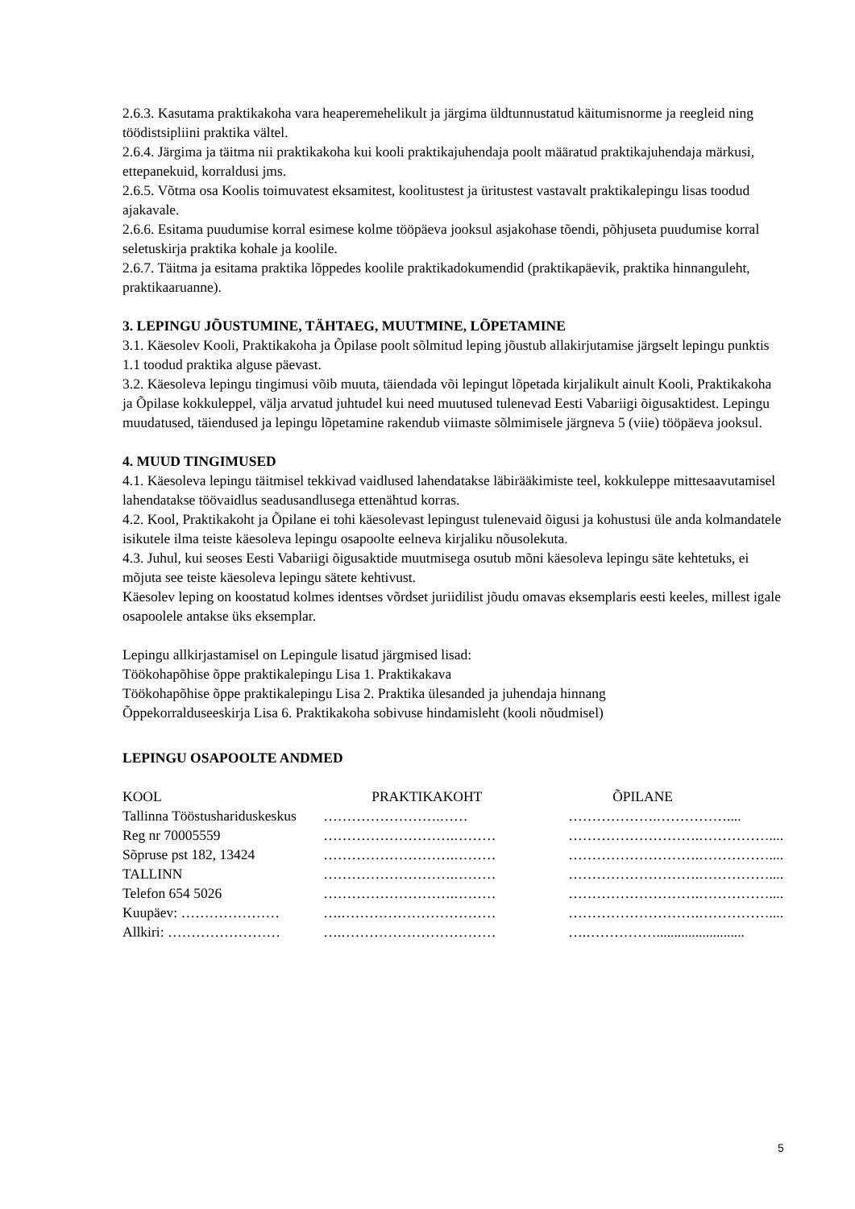2.6.3. Kasutama praktikakoha vara heaperemehelikult ja järgima üldtunnustatud käitumisnorme ja reegleid ning töödistsipliini praktika vältel.
2.6.4. Järgima ja täitma nii praktikakoha kui kooli praktikajuhendaja poolt määratud praktikajuhendaja märkusi, ettepanekuid, korraldusi jms.
2.6.5. Võtma osa Koolis toimuvatest eksamitest, koolitustest ja üritustest vastavalt praktikalepingu lisas toodud ajakavale.
2.6.6. Esitama puudumise korral esimese kolme tööpäeva jooksul asjakohase tõendi, põhjuseta puudumise korral seletuskirja praktika kohale ja koolile.
2.6.7. Täitma ja esitama praktika lõppedes koolile praktikadokumendid (praktikapäevik, praktika hinnanguleht, praktikaaruanne).
3. LEPINGU JÕUSTUMINE, TÄHTAEG, MUUTMINE, LÕPETAMINE
3.1. Käesolev Kooli, Praktikakoha ja Õpilase poolt sõlmitud leping jõustub allakirjutamise järgselt lepingu punktis 1.1 toodud praktika alguse päevast.
3.2. Käesoleva lepingu tingimusi võib muuta, täiendada või lepingut lõpetada kirjalikult ainult Kooli, Praktikakoha ja Õpilase kokkuleppel, välja arvatud juhtudel kui need muutused tulenevad Eesti Vabariigi õigusaktidest. Lepingu muudatused, täiendused ja lepingu lõpetamine rakendub viimaste sõlmimisele järgneva 5 (viie) tööpäeva jooksul.
4. MUUD TINGIMUSED
4.1. Käesoleva lepingu täitmisel tekkivad vaidlused lahendatakse läbirääkimiste teel, kokkuleppe mittesaavutamisel lahendatakse töövaidlus seadusandlusega ettenähtud korras.
4.2. Kool, Praktikakoht ja Õpilane ei tohi käesolevast lepingust tulenevaid õigusi ja kohustusi üle anda kolmandatele isikutele ilma teiste käesoleva lepingu osapoolte eelneva kirjaliku nõusolekuta.
4.3. Juhul, kui seoses Eesti Vabariigi õigusaktide muutmisega osutub mõni käesoleva lepingu säte kehtetuks, ei mõjuta see teiste käesoleva lepingu sätete kehtivust.
Käesolev leping on koostatud kolmes identses võrdset juriidilist jõudu omavas eksemplaris eesti keeles, millest igale osapoolele antakse üks eksemplar.
Lepingu allkirjastamisel on Lepingule lisatud järgmised lisad:
Töökohapõhise õppe praktikalepingu Lisa 1. Praktikakava
Töökohapõhise õppe praktikalepingu Lisa 2. Praktika ülesanded ja juhendaja hinnang
Õppekorralduseeskirja Lisa 6. Praktikakoha sobivuse hindamisleht (kooli nõudmisel)
LEPINGU OSAPOOLTE ANDMED
| KOOL | PRAKTIKAKOHT | ÕPILANE |
| Tallinna Tööstushariduskeskus | …………………….…… | ……………….…………….... |
| Reg nr 70005559 | ……………………….……… | ……………………….…………….... |
| Sõpruse pst 182, 13424 | ……………………….……… | ……………………….…………….... |
| TALLINN | ……………………….……… | ……………………….…………….... |
| Telefon 654 5026 | ……………………….……… | ……………………….…………….... |
| Kuupäev: ………………… | ….…………………………… | ……………………….…………….... |
| Allkiri: …………………… | ….…………………………… | ….……………......................... |
5